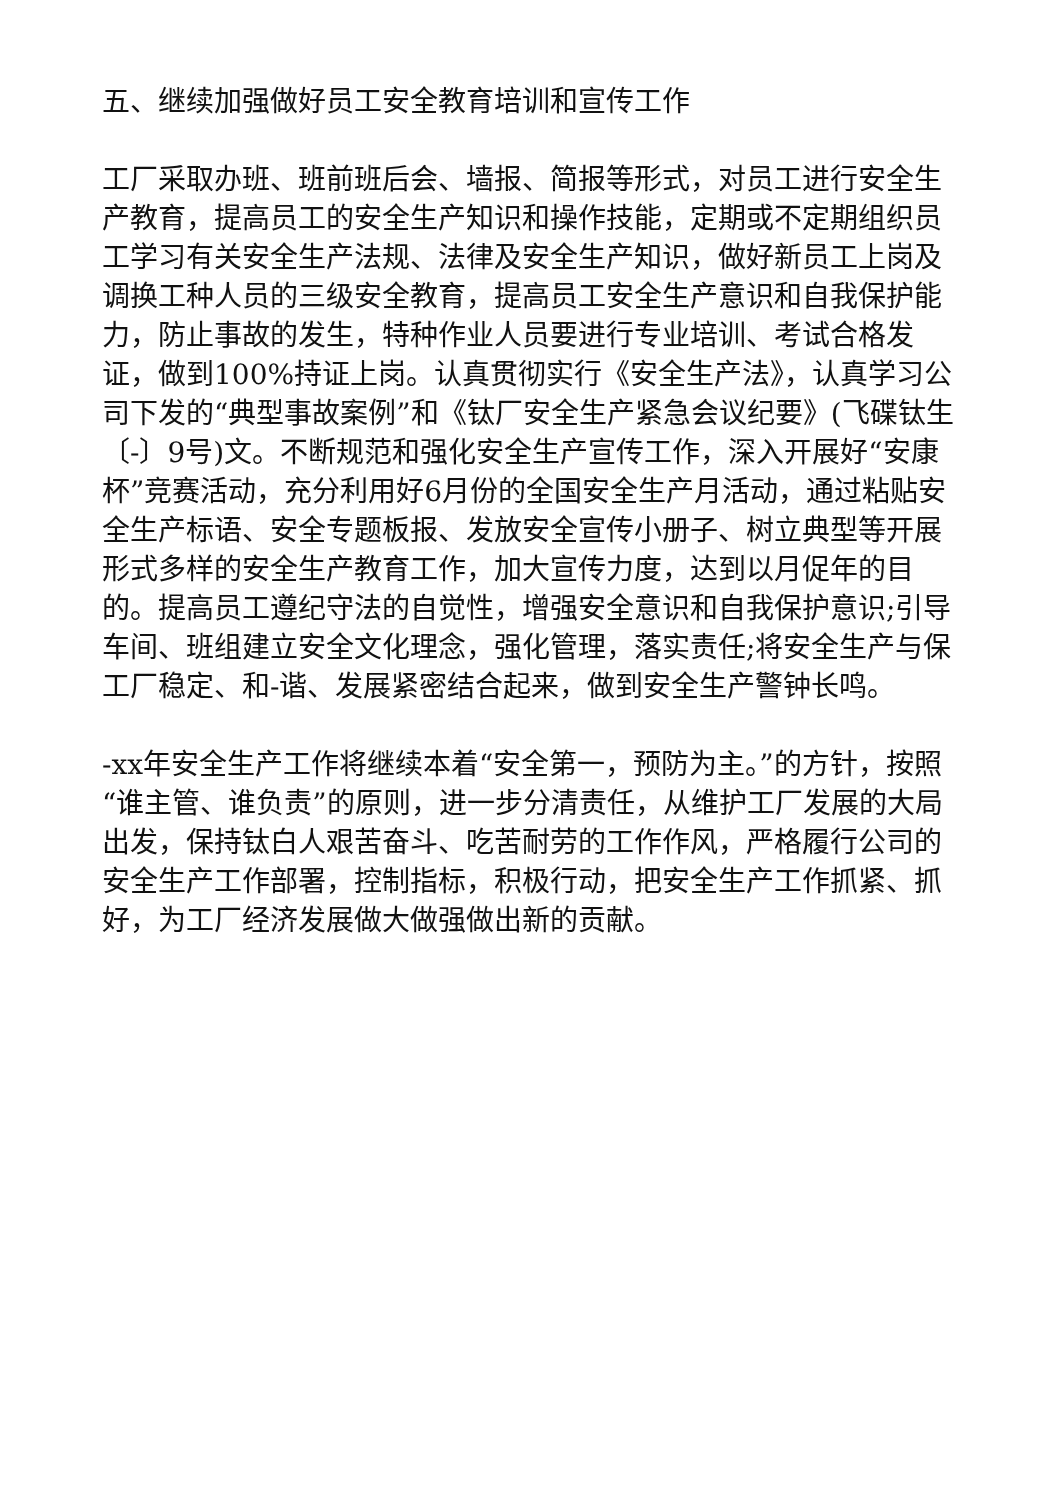五、继续加强做好员工安全教育培训和宣传工作
工厂采取办班、班前班后会、墙报、简报等形式，对员工进行安全生产教育，提高员工的安全生产知识和操作技能，定期或不定期组织员工学习有关安全生产法规、法律及安全生产知识，做好新员工上岗及调换工种人员的三级安全教育，提高员工安全生产意识和自我保护能力，防止事故的发生，特种作业人员要进行专业培训、考试合格发证，做到100%持证上岗。认真贯彻实行《安全生产法》，认真学习公司下发的“典型事故案例”和《钛厂安全生产紧急会议纪要》(飞碟钛生〔-〕9号)文。不断规范和强化安全生产宣传工作，深入开展好“安康杯”竞赛活动，充分利用好6月份的全国安全生产月活动，通过粘贴安全生产标语、安全专题板报、发放安全宣传小册子、树立典型等开展形式多样的安全生产教育工作，加大宣传力度，达到以月促年的目的。提高员工遵纪守法的自觉性，增强安全意识和自我保护意识;引导车间、班组建立安全文化理念，强化管理，落实责任;将安全生产与保工厂稳定、和-谐、发展紧密结合起来，做到安全生产警钟长鸣。
-xx年安全生产工作将继续本着“安全第一，预防为主。”的方针，按照“谁主管、谁负责”的原则，进一步分清责任，从维护工厂发展的大局出发，保持钛白人艰苦奋斗、吃苦耐劳的工作作风，严格履行公司的安全生产工作部署，控制指标，积极行动，把安全生产工作抓紧、抓好，为工厂经济发展做大做强做出新的贡献。